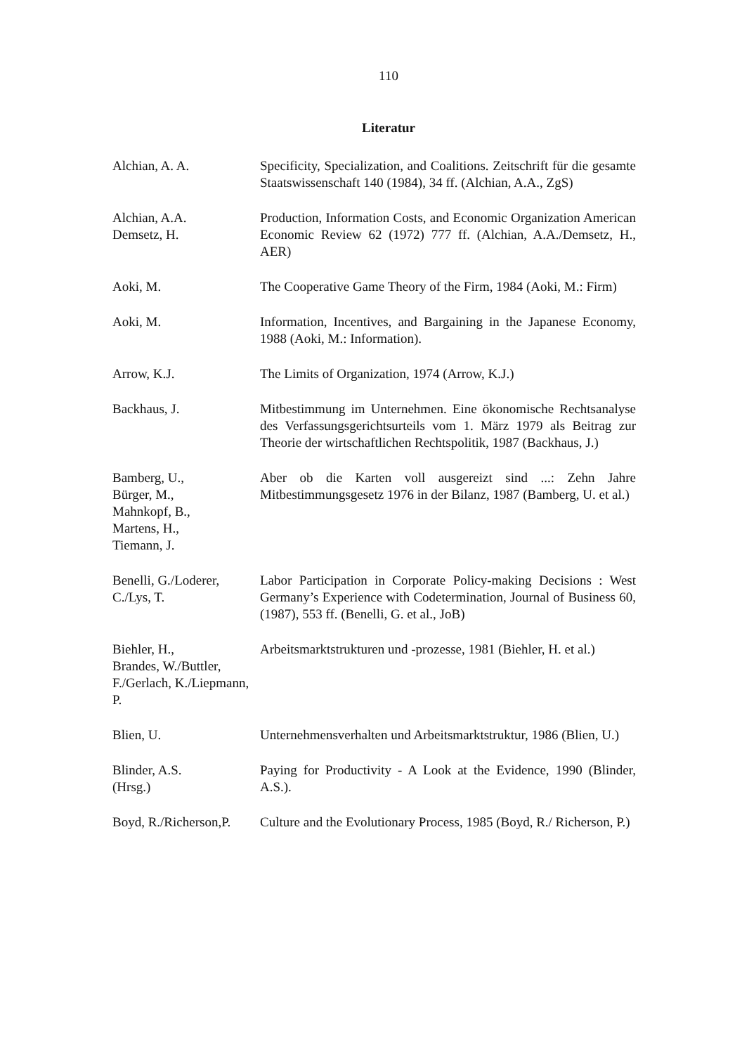110
Literatur
Alchian, A. A. Specificity, Specialization, and Coalitions. Zeitschrift für die gesamte Staatswissenschaft 140 (1984), 34 ff. (Alchian, A.A., ZgS)
Alchian, A.A.
Demsetz, H.
Production, Information Costs, and Economic Organization American Economic Review 62 (1972) 777 ff. (Alchian, A.A./Demsetz, H., AER)
Aoki, M. The Cooperative Game Theory of the Firm, 1984 (Aoki, M.: Firm)
Aoki, M. Information, Incentives, and Bargaining in the Japanese Economy, 1988 (Aoki, M.: Information).
Arrow, K.J. The Limits of Organization, 1974 (Arrow, K.J.)
Backhaus, J. Mitbestimmung im Unternehmen. Eine ökonomische Rechtsanalyse des Verfassungsgerichtsurteils vom 1. März 1979 als Beitrag zur Theorie der wirtschaftlichen Rechtspolitik, 1987 (Backhaus, J.)
Bamberg, U.,
Bürger, M.,
Mahnkopf, B.,
Martens, H.,
Tiemann, J.
Aber ob die Karten voll ausgereizt sind ...: Zehn Jahre Mitbestimmungsgesetz 1976 in der Bilanz, 1987 (Bamberg, U. et al.)
Benelli, G./Loderer, C./Lys, T.
Labor Participation in Corporate Policy-making Decisions : West Germany’s Experience with Codetermination, Journal of Business 60, (1987), 553 ff. (Benelli, G. et al., JoB)
Biehler, H.,
Brandes, W./Buttler, F./Gerlach, K./Liepmann, P.
Arbeitsmarktstrukturen und -prozesse, 1981 (Biehler, H. et al.)
Blien, U. Unternehmensverhalten und Arbeitsmarktstruktur, 1986 (Blien, U.)
Blinder, A.S.
(Hrsg.)
Paying for Productivity - A Look at the Evidence, 1990 (Blinder, A.S.).
Boyd, R./Richerson,P.
Culture and the Evolutionary Process, 1985 (Boyd, R./ Richerson, P.)